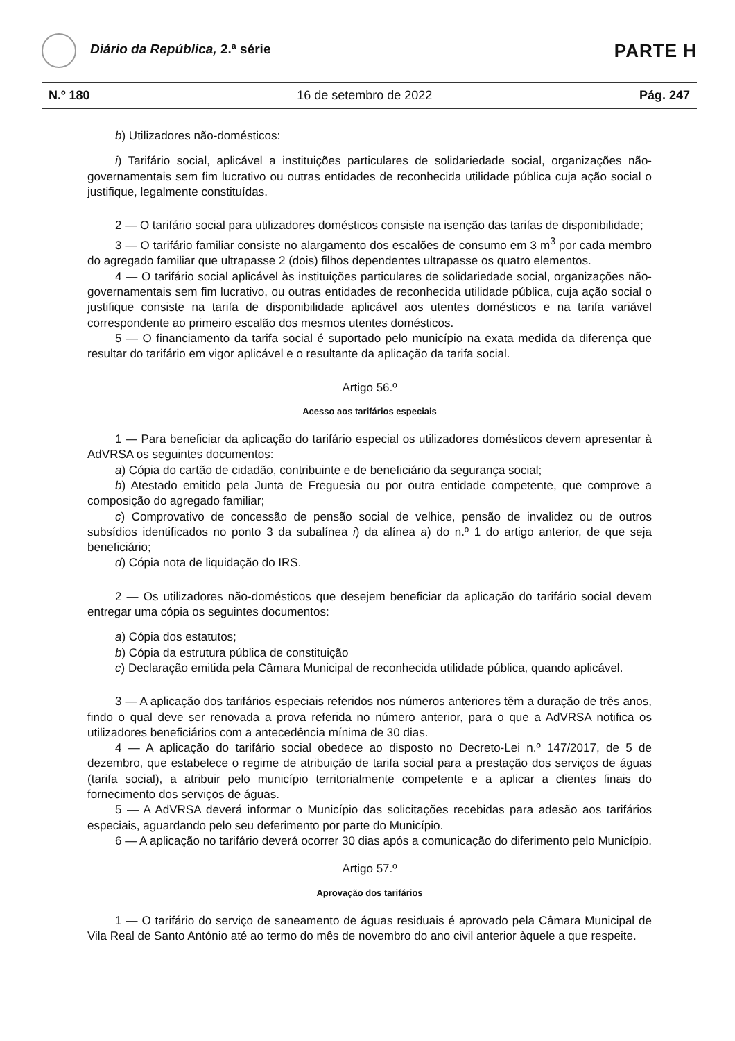Diário da República, 2.ª série
PARTE H
N.º 180 16 de setembro de 2022 Pág. 247
b) Utilizadores não-domésticos:
i) Tarifário social, aplicável a instituições particulares de solidariedade social, organizações não-governamentais sem fim lucrativo ou outras entidades de reconhecida utilidade pública cuja ação social o justifique, legalmente constituídas.
2 — O tarifário social para utilizadores domésticos consiste na isenção das tarifas de disponibilidade;
3 — O tarifário familiar consiste no alargamento dos escalões de consumo em 3 m<sup>3</sup> por cada membro do agregado familiar que ultrapasse 2 (dois) filhos dependentes ultrapasse os quatro elementos.
4 — O tarifário social aplicável às instituições particulares de solidariedade social, organizações não-governamentais sem fim lucrativo, ou outras entidades de reconhecida utilidade pública, cuja ação social o justifique consiste na tarifa de disponibilidade aplicável aos utentes domésticos e na tarifa variável correspondente ao primeiro escalão dos mesmos utentes domésticos.
5 — O financiamento da tarifa social é suportado pelo município na exata medida da diferença que resultar do tarifário em vigor aplicável e o resultante da aplicação da tarifa social.
Artigo 56.º
Acesso aos tarifários especiais
1 — Para beneficiar da aplicação do tarifário especial os utilizadores domésticos devem apresentar à AdVRSA os seguintes documentos:
a) Cópia do cartão de cidadão, contribuinte e de beneficiário da segurança social;
b) Atestado emitido pela Junta de Freguesia ou por outra entidade competente, que comprove a composição do agregado familiar;
c) Comprovativo de concessão de pensão social de velhice, pensão de invalidez ou de outros subsídios identificados no ponto 3 da subalínea i) da alínea a) do n.º 1 do artigo anterior, de que seja beneficiário;
d) Cópia nota de liquidação do IRS.
2 — Os utilizadores não-domésticos que desejem beneficiar da aplicação do tarifário social devem entregar uma cópia os seguintes documentos:
a) Cópia dos estatutos;
b) Cópia da estrutura pública de constituição
c) Declaração emitida pela Câmara Municipal de reconhecida utilidade pública, quando aplicável.
3 — A aplicação dos tarifários especiais referidos nos números anteriores têm a duração de três anos, findo o qual deve ser renovada a prova referida no número anterior, para o que a AdVRSA notifica os utilizadores beneficiários com a antecedência mínima de 30 dias.
4 — A aplicação do tarifário social obedece ao disposto no Decreto-Lei n.º 147/2017, de 5 de dezembro, que estabelece o regime de atribuição de tarifa social para a prestação dos serviços de águas (tarifa social), a atribuir pelo município territorialmente competente e a aplicar a clientes finais do fornecimento dos serviços de águas.
5 — A AdVRSA deverá informar o Município das solicitações recebidas para adesão aos tarifários especiais, aguardando pelo seu deferimento por parte do Município.
6 — A aplicação no tarifário deverá ocorrer 30 dias após a comunicação do diferimento pelo Município.
Artigo 57.º
Aprovação dos tarifários
1 — O tarifário do serviço de saneamento de águas residuais é aprovado pela Câmara Municipal de Vila Real de Santo António até ao termo do mês de novembro do ano civil anterior àquele a que respeite.